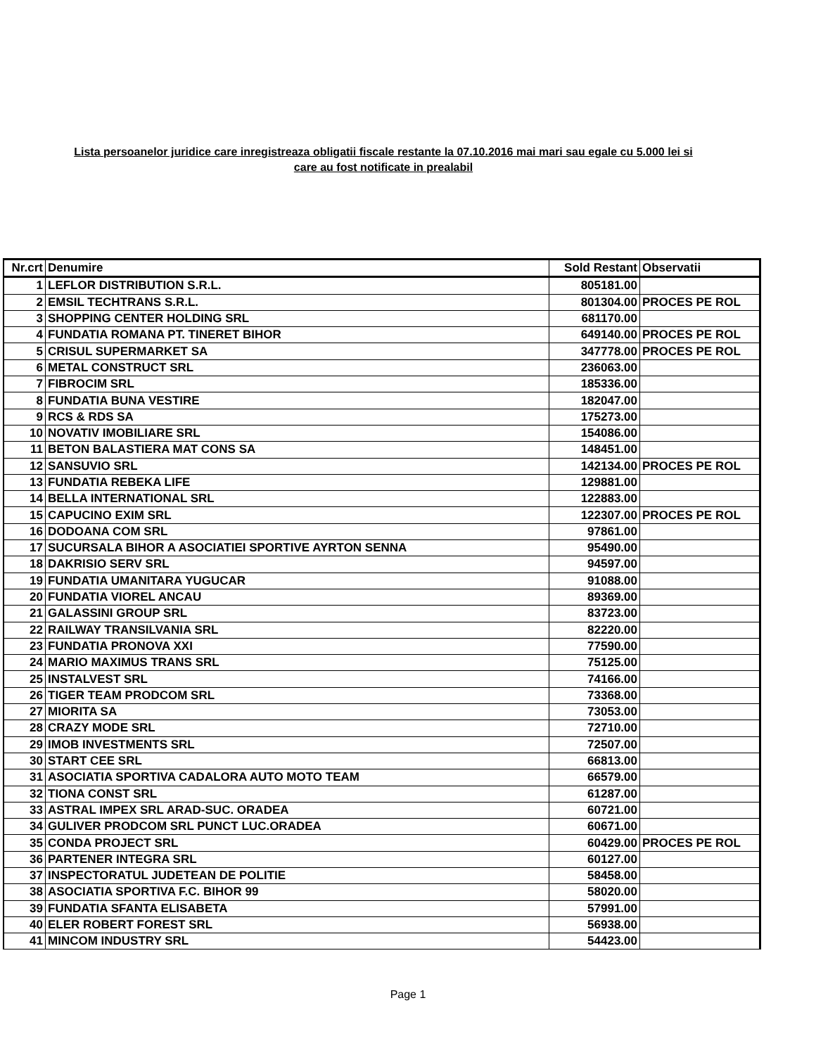Lista persoanelor juridice care inregistreaza obligatii fiscale restante la 07.10.2016 mai mari sau egale cu 5.000 lei si
care au fost notificate in prealabil
| Nr.crt | Denumire | Sold Restant | Observatii |
| --- | --- | --- | --- |
| 1 | LEFLOR DISTRIBUTION S.R.L. | 805181.00 | |
| 2 | EMSIL TECHTRANS S.R.L. | 801304.00 | PROCES PE ROL |
| 3 | SHOPPING CENTER HOLDING SRL | 681170.00 | |
| 4 | FUNDATIA ROMANA PT. TINERET BIHOR | 649140.00 | PROCES PE ROL |
| 5 | CRISUL SUPERMARKET SA | 347778.00 | PROCES PE ROL |
| 6 | METAL CONSTRUCT SRL | 236063.00 | |
| 7 | FIBROCIM SRL | 185336.00 | |
| 8 | FUNDATIA BUNA VESTIRE | 182047.00 | |
| 9 | RCS & RDS SA | 175273.00 | |
| 10 | NOVATIV IMOBILIARE SRL | 154086.00 | |
| 11 | BETON BALASTIERA MAT CONS SA | 148451.00 | |
| 12 | SANSUVIO SRL | 142134.00 | PROCES PE ROL |
| 13 | FUNDATIA REBEKA LIFE | 129881.00 | |
| 14 | BELLA INTERNATIONAL SRL | 122883.00 | |
| 15 | CAPUCINO EXIM SRL | 122307.00 | PROCES PE ROL |
| 16 | DODOANA COM SRL | 97861.00 | |
| 17 | SUCURSALA BIHOR A ASOCIATIEI SPORTIVE AYRTON SENNA | 95490.00 | |
| 18 | DAKRISIO SERV SRL | 94597.00 | |
| 19 | FUNDATIA UMANITARA YUGUCAR | 91088.00 | |
| 20 | FUNDATIA VIOREL ANCAU | 89369.00 | |
| 21 | GALASSINI GROUP SRL | 83723.00 | |
| 22 | RAILWAY TRANSILVANIA SRL | 82220.00 | |
| 23 | FUNDATIA PRONOVA XXI | 77590.00 | |
| 24 | MARIO MAXIMUS TRANS SRL | 75125.00 | |
| 25 | INSTALVEST SRL | 74166.00 | |
| 26 | TIGER TEAM PRODCOM SRL | 73368.00 | |
| 27 | MIORITA SA | 73053.00 | |
| 28 | CRAZY MODE SRL | 72710.00 | |
| 29 | IMOB INVESTMENTS SRL | 72507.00 | |
| 30 | START CEE SRL | 66813.00 | |
| 31 | ASOCIATIA SPORTIVA CADALORA AUTO MOTO TEAM | 66579.00 | |
| 32 | TIONA CONST SRL | 61287.00 | |
| 33 | ASTRAL IMPEX SRL ARAD-SUC. ORADEA | 60721.00 | |
| 34 | GULIVER PRODCOM SRL PUNCT LUC.ORADEA | 60671.00 | |
| 35 | CONDA PROJECT SRL | 60429.00 | PROCES PE ROL |
| 36 | PARTENER INTEGRA SRL | 60127.00 | |
| 37 | INSPECTORATUL JUDETEAN DE POLITIE | 58458.00 | |
| 38 | ASOCIATIA SPORTIVA F.C. BIHOR 99 | 58020.00 | |
| 39 | FUNDATIA SFANTA ELISABETA | 57991.00 | |
| 40 | ELER ROBERT FOREST SRL | 56938.00 | |
| 41 | MINCOM INDUSTRY SRL | 54423.00 | |
Page 1